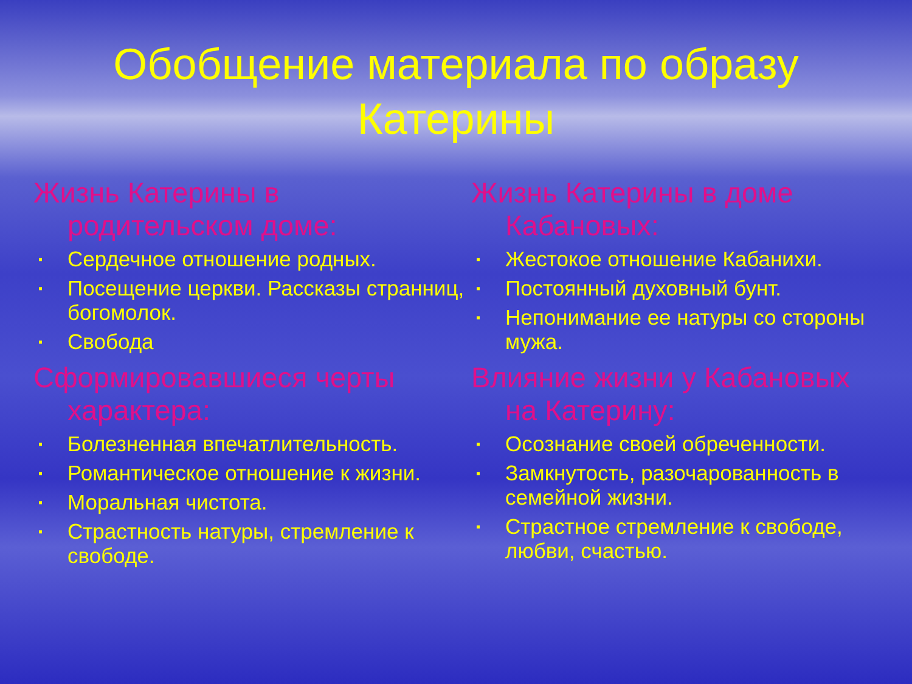Обобщение материала по образу
Катерины
Жизнь Катерины в родительском доме:
▪ Сердечное отношение родных.
▪ Посещение церкви. Рассказы странниц, богомолок.
▪ Свобода
Сформировавшиеся черты характера:
▪ Болезненная впечатлительность.
▪ Романтическое отношение к жизни.
▪ Моральная чистота.
▪ Страстность натуры, стремление к свободе.
Жизнь Катерины в доме Кабановых:
▪ Жестокое отношение Кабанихи.
▪ Постоянный духовный бунт.
▪ Непонимание ее натуры со стороны мужа.
Влияние жизни у Кабановых на Катерину:
▪ Осознание своей обреченности.
▪ Замкнутость, разочарованность в семейной жизни.
▪ Страстное стремление к свободе, любви, счастью.